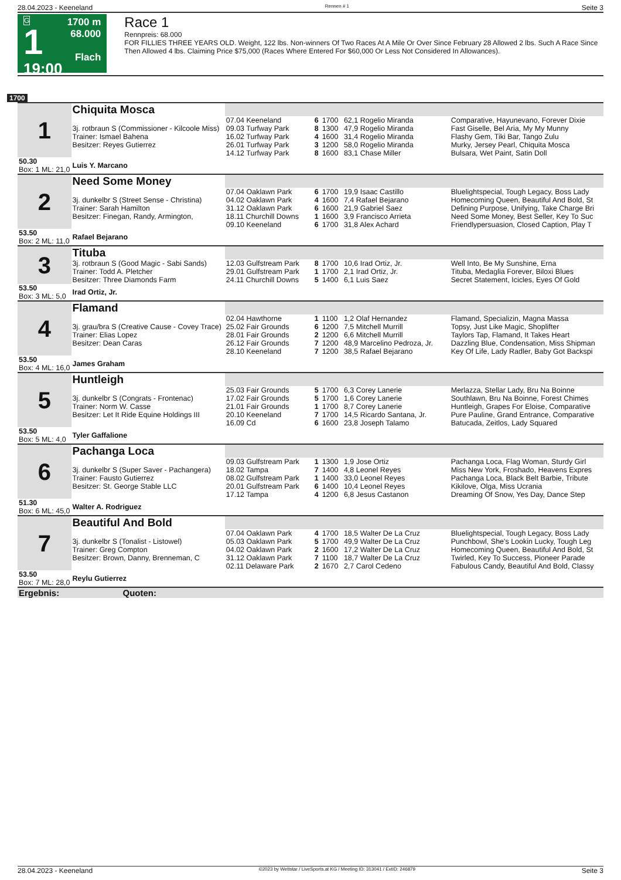28.04.2023 - Keeneland Rennen # 1 Seite 3
G
1
19:00
1700 m
68.000
Flach
Race 1
Rennpreis: 68.000
FOR FILLIES THREE YEARS OLD. Weight, 122 lbs. Non-winners Of Two Races At A Mile Or Over Since February 28 Allowed 2 lbs. Such A Race Since Then Allowed 4 lbs. Claiming Price $75,000 (Races Where Entered For $60,000 Or Less Not Considered In Allowances).
1700
| 1 | Chiquita Mosca | | | | | |
| | 3j. rotbraun S (Commissioner - Kilcoole Miss) Trainer: Ismael Bahena Besitzer: Reyes Gutierrez | 07.04 Keeneland 09.03 Turfway Park 16.02 Turfway Park 26.01 Turfway Park 14.12 Turfway Park | 6 8 4 3 8 | 1700 1300 1600 1200 1600 | 62,1 Rogelio Miranda 47,9 Rogelio Miranda 31,4 Rogelio Miranda 58,0 Rogelio Miranda 83,1 Chase Miller | Comparative, Hayunevano, Forever Dixie Fast Giselle, Bel Aria, My My Munny Flashy Gem, Tiki Bar, Tango Zulu Murky, Jersey Pearl, Chiquita Mosca Bulsara, Wet Paint, Satin Doll |
| 50.30 Box: 1 ML: 21,0 | Luis Y. Marcano | | | | | |
| 2 | Need Some Money | | | | | |
| | 3j. dunkelbr S (Street Sense - Christina) Trainer: Sarah Hamilton Besitzer: Finegan, Randy, Armington, | 07.04 Oaklawn Park 04.02 Oaklawn Park 31.12 Oaklawn Park 18.11 Churchill Downs 09.10 Keeneland | 6 4 6 1 6 | 1700 1600 1600 1600 1700 | 19,9 Isaac Castillo 7,4 Rafael Bejarano 21,9 Gabriel Saez 3,9 Francisco Arrieta 31,8 Alex Achard | Bluelightspecial, Tough Legacy, Boss Lady Homecoming Queen, Beautiful And Bold, St Defining Purpose, Unifying, Take Charge Bri Need Some Money, Best Seller, Key To Suc Friendlypersuasion, Closed Caption, Play T |
| 53.50 Box: 2 ML: 11,0 | Rafael Bejarano | | | | | |
| 3 | Tituba | | | | | |
| | 3j. rotbraun S (Good Magic - Sabi Sands) Trainer: Todd A. Pletcher Besitzer: Three Diamonds Farm | 12.03 Gulfstream Park 29.01 Gulfstream Park 24.11 Churchill Downs | 8 1 5 | 1700 1700 1400 | 10,6 Irad Ortiz, Jr. 2,1 Irad Ortiz, Jr. 6,1 Luis Saez | Well Into, Be My Sunshine, Erna Tituba, Medaglia Forever, Biloxi Blues Secret Statement, Icicles, Eyes Of Gold |
| 53.50 Box: 3 ML: 5,0 | Irad Ortiz, Jr. | | | | | |
| 4 | Flamand | | | | | |
| | 3j. grau/bra S (Creative Cause - Covey Trace) Trainer: Elias Lopez Besitzer: Dean Caras | 02.04 Hawthorne 25.02 Fair Grounds 28.01 Fair Grounds 26.12 Fair Grounds 28.10 Keeneland | 1 6 2 7 7 | 1100 1200 1200 1200 1200 | 1,2 Olaf Hernandez 7,5 Mitchell Murrill 6,6 Mitchell Murrill 48,9 Marcelino Pedroza, Jr. 38,5 Rafael Bejarano | Flamand, Specializin, Magna Massa Topsy, Just Like Magic, Shoplifter Taylors Tap, Flamand, It Takes Heart Dazzling Blue, Condensation, Miss Shipman Key Of Life, Lady Radler, Baby Got Backspi |
| 53.50 Box: 4 ML: 16,0 | James Graham | | | | | |
| 5 | Huntleigh | | | | | |
| | 3j. dunkelbr S (Congrats - Frontenac) Trainer: Norm W. Casse Besitzer: Let It Ride Equine Holdings III | 25.03 Fair Grounds 17.02 Fair Grounds 21.01 Fair Grounds 20.10 Keeneland 16.09 Cd | 5 5 1 7 6 | 1700 1700 1700 1700 1600 | 6,3 Corey Lanerie 1,6 Corey Lanerie 8,7 Corey Lanerie 14,5 Ricardo Santana, Jr. 23,8 Joseph Talamo | Merlazza, Stellar Lady, Bru Na Boinne Southlawn, Bru Na Boinne, Forest Chimes Huntleigh, Grapes For Eloise, Comparative Pure Pauline, Grand Entrance, Comparative Batucada, Zeitlos, Lady Squared |
| 53.50 Box: 5 ML: 4,0 | Tyler Gaffalione | | | | | |
| 6 | Pachanga Loca | | | | | |
| | 3j. dunkelbr S (Super Saver - Pachangera) Trainer: Fausto Gutierrez Besitzer: St. George Stable LLC | 09.03 Gulfstream Park 18.02 Tampa 08.02 Gulfstream Park 20.01 Gulfstream Park 17.12 Tampa | 1 7 1 6 4 | 1300 1400 1400 1400 1200 | 1,9 Jose Ortiz 4,8 Leonel Reyes 33,0 Leonel Reyes 10,4 Leonel Reyes 6,8 Jesus Castanon | Pachanga Loca, Flag Woman, Sturdy Girl Miss New York, Froshado, Heavens Expres Pachanga Loca, Black Belt Barbie, Tribute Kikilove, Olga, Miss Ucrania Dreaming Of Snow, Yes Day, Dance Step |
| 51.30 Box: 6 ML: 45,0 | Walter A. Rodriguez | | | | | |
| 7 | Beautiful And Bold | | | | | |
| | 3j. dunkelbr S (Tonalist - Listowel) Trainer: Greg Compton Besitzer: Brown, Danny, Brenneman, C | 07.04 Oaklawn Park 05.03 Oaklawn Park 04.02 Oaklawn Park 31.12 Oaklawn Park 02.11 Delaware Park | 4 5 2 7 2 | 1700 1700 1600 1100 1670 | 18,5 Walter De La Cruz 49,9 Walter De La Cruz 17,2 Walter De La Cruz 18,7 Walter De La Cruz 2,7 Carol Cedeno | Bluelightspecial, Tough Legacy, Boss Lady Punchbowl, She's Lookin Lucky, Tough Leg Homecoming Queen, Beautiful And Bold, St Twirled, Key To Success, Pioneer Parade Fabulous Candy, Beautiful And Bold, Classy |
| 53.50 Box: 7 ML: 28,0 | Reylu Gutierrez | | | | | |
| Ergebnis: Quoten: | | | | | | |
28.04.2023 - Keeneland ©2023 by Wettstar / LiveSports.at KG / Meeting ID: 313041 / ExtID: 246879 Seite 3